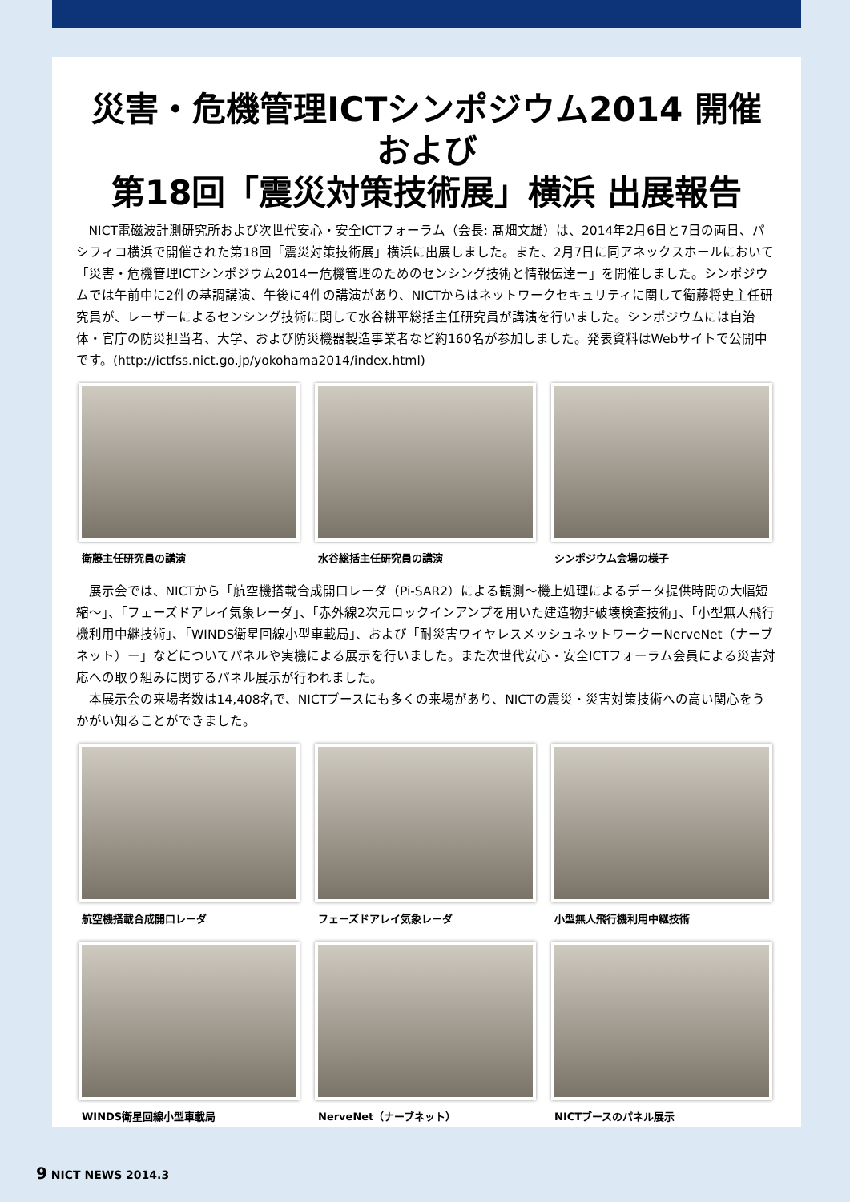災害・危機管理ICTシンポジウム2014 開催
および
第18回「震災対策技術展」横浜 出展報告
NICT電磁波計測研究所および次世代安心・安全ICTフォーラム（会長: 髙畑文雄）は、2014年2月6日と7日の両日、パシフィコ横浜で開催された第18回「震災対策技術展」横浜に出展しました。また、2月7日に同アネックスホールにおいて「災害・危機管理ICTシンポジウム2014ー危機管理のためのセンシング技術と情報伝達ー」を開催しました。シンポジウムでは午前中に2件の基調講演、午後に4件の講演があり、NICTからはネットワークセキュリティに関して衛藤将史主任研究員が、レーザーによるセンシング技術に関して水谷耕平総括主任研究員が講演を行いました。シンポジウムには自治体・官庁の防災担当者、大学、および防災機器製造事業者など約160名が参加しました。発表資料はWebサイトで公開中です。(http://ictfss.nict.go.jp/yokohama2014/index.html)
衛藤主任研究員の講演
水谷総括主任研究員の講演
シンポジウム会場の様子
展示会では、NICTから「航空機搭載合成開口レーダ（Pi-SAR2）による観測〜機上処理によるデータ提供時間の大幅短縮〜」、「フェーズドアレイ気象レーダ」、「赤外線2次元ロックインアンプを用いた建造物非破壊検査技術」、「小型無人飛行機利用中継技術」、「WINDS衛星回線小型車載局」、および「耐災害ワイヤレスメッシュネットワークーNerveNet（ナーブネット）ー」などについてパネルや実機による展示を行いました。また次世代安心・安全ICTフォーラム会員による災害対応への取り組みに関するパネル展示が行われました。
本展示会の来場者数は14,408名で、NICTブースにも多くの来場があり、NICTの震災・災害対策技術への高い関心をうかがい知ることができました。
航空機搭載合成開口レーダ
フェーズドアレイ気象レーダ
小型無人飛行機利用中継技術
WINDS衛星回線小型車載局
NerveNet（ナーブネット）
NICTブースのパネル展示
9 NICT NEWS 2014.3